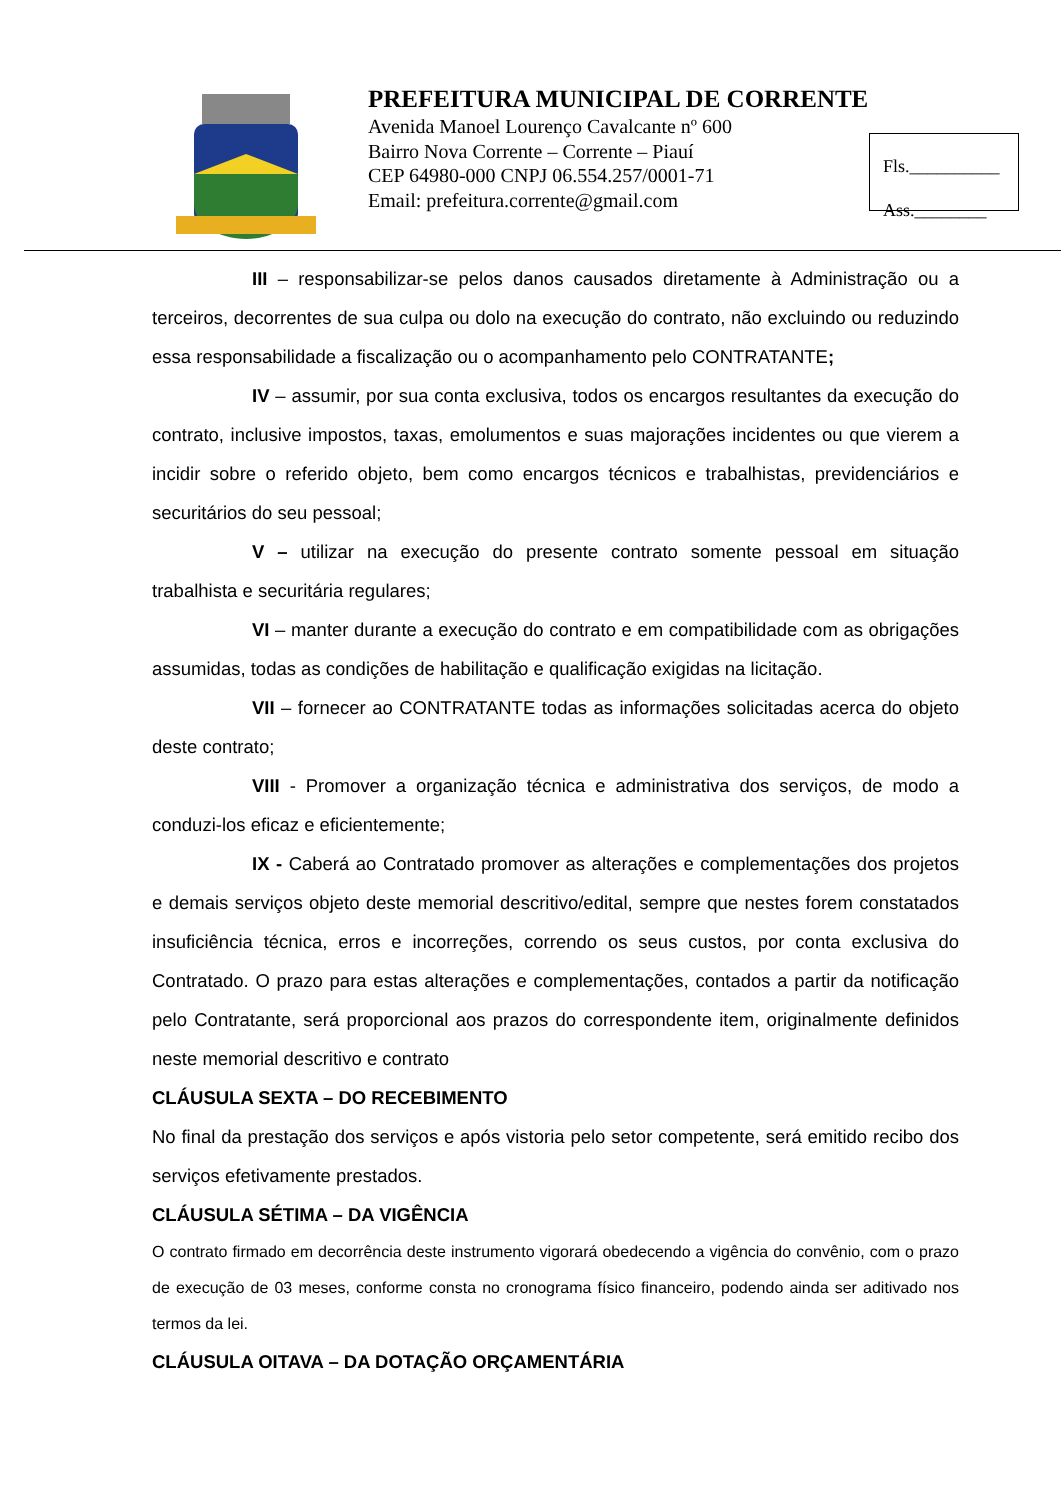PREFEITURA MUNICIPAL DE CORRENTE
Avenida Manoel Lourenço Cavalcante nº 600
Bairro Nova Corrente – Corrente – Piauí
CEP 64980-000 CNPJ 06.554.257/0001-71
Email: prefeitura.corrente@gmail.com
Fls.__________
Ass.________
III – responsabilizar-se pelos danos causados diretamente à Administração ou a terceiros, decorrentes de sua culpa ou dolo na execução do contrato, não excluindo ou reduzindo essa responsabilidade a fiscalização ou o acompanhamento pelo CONTRATANTE;
IV – assumir, por sua conta exclusiva, todos os encargos resultantes da execução do contrato, inclusive impostos, taxas, emolumentos e suas majorações incidentes ou que vierem a incidir sobre o referido objeto, bem como encargos técnicos e trabalhistas, previdenciários e securitários do seu pessoal;
V – utilizar na execução do presente contrato somente pessoal em situação trabalhista e securitária regulares;
VI – manter durante a execução do contrato e em compatibilidade com as obrigações assumidas, todas as condições de habilitação e qualificação exigidas na licitação.
VII – fornecer ao CONTRATANTE todas as informações solicitadas acerca do objeto deste contrato;
VIII - Promover a organização técnica e administrativa dos serviços, de modo a conduzi-los eficaz e eficientemente;
IX - Caberá ao Contratado promover as alterações e complementações dos projetos e demais serviços objeto deste memorial descritivo/edital, sempre que nestes forem constatados insuficiência técnica, erros e incorreções, correndo os seus custos, por conta exclusiva do Contratado. O prazo para estas alterações e complementações, contados a partir da notificação pelo Contratante, será proporcional aos prazos do correspondente item, originalmente definidos neste memorial descritivo e contrato
CLÁUSULA SEXTA – DO RECEBIMENTO
No final da prestação dos serviços e após vistoria pelo setor competente, será emitido recibo dos serviços efetivamente prestados.
CLÁUSULA SÉTIMA – DA VIGÊNCIA
O contrato firmado em decorrência deste instrumento vigorará obedecendo a vigência do convênio, com o prazo de execução de 03 meses, conforme consta no cronograma físico financeiro, podendo ainda ser aditivado nos termos da lei.
CLÁUSULA OITAVA – DA DOTAÇÃO ORÇAMENTÁRIA